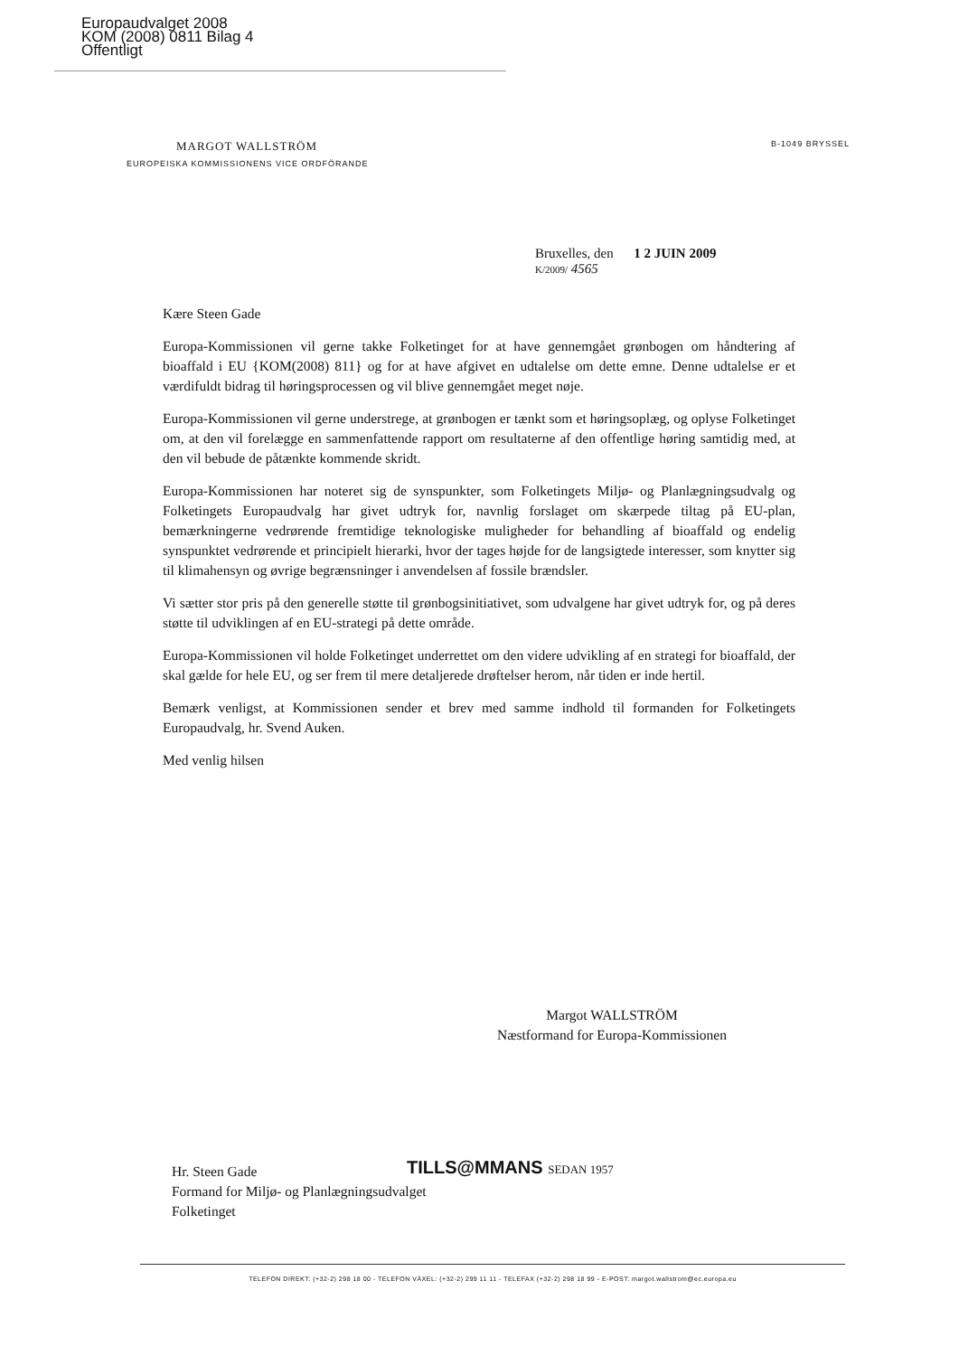Europaudvalget 2008
KOM (2008) 0811 Bilag 4
Offentligt
MARGOT WALLSTRÖM
EUROPEISKA KOMMISSIONENS VICE ORDFÖRANDE
B-1049 BRYSSEL
Bruxelles, den 1 2 JUIN 2009
K/2009/ 4565
Kære Steen Gade
Europa-Kommissionen vil gerne takke Folketinget for at have gennemgået grønbogen om håndtering af bioaffald i EU {KOM(2008) 811} og for at have afgivet en udtalelse om dette emne. Denne udtalelse er et værdifuldt bidrag til høringsprocessen og vil blive gennemgået meget nøje.
Europa-Kommissionen vil gerne understrege, at grønbogen er tænkt som et høringsoplæg, og oplyse Folketinget om, at den vil forelægge en sammenfattende rapport om resultaterne af den offentlige høring samtidig med, at den vil bebude de påtænkte kommende skridt.
Europa-Kommissionen har noteret sig de synspunkter, som Folketingets Miljø- og Planlægningsudvalg og Folketingets Europaudvalg har givet udtryk for, navnlig forslaget om skærpede tiltag på EU-plan, bemærkningerne vedrørende fremtidige teknologiske muligheder for behandling af bioaffald og endelig synspunktet vedrørende et principielt hierarki, hvor der tages højde for de langsigtede interesser, som knytter sig til klimahensyn og øvrige begrænsninger i anvendelsen af fossile brændsler.
Vi sætter stor pris på den generelle støtte til grønbogsinitiativet, som udvalgene har givet udtryk for, og på deres støtte til udviklingen af en EU-strategi på dette område.
Europa-Kommissionen vil holde Folketinget underrettet om den videre udvikling af en strategi for bioaffald, der skal gælde for hele EU, og ser frem til mere detaljerede drøftelser herom, når tiden er inde hertil.
Bemærk venligst, at Kommissionen sender et brev med samme indhold til formanden for Folketingets Europaudvalg, hr. Svend Auken.
Med venlig hilsen
Margot WALLSTRÖM
Næstformand for Europa-Kommissionen
Hr. Steen Gade
Formand for Miljø- og Planlægningsudvalget
Folketinget
TILLS@MMANS SEDAN 1957
TELEFON DIREKT: (+32-2) 298 18 00 - TELEFON VÄXEL: (+32-2) 299 11 11 - TELEFAX (+32-2) 298 18 99 - E-POST: margot.wallstrom@ec.europa.eu